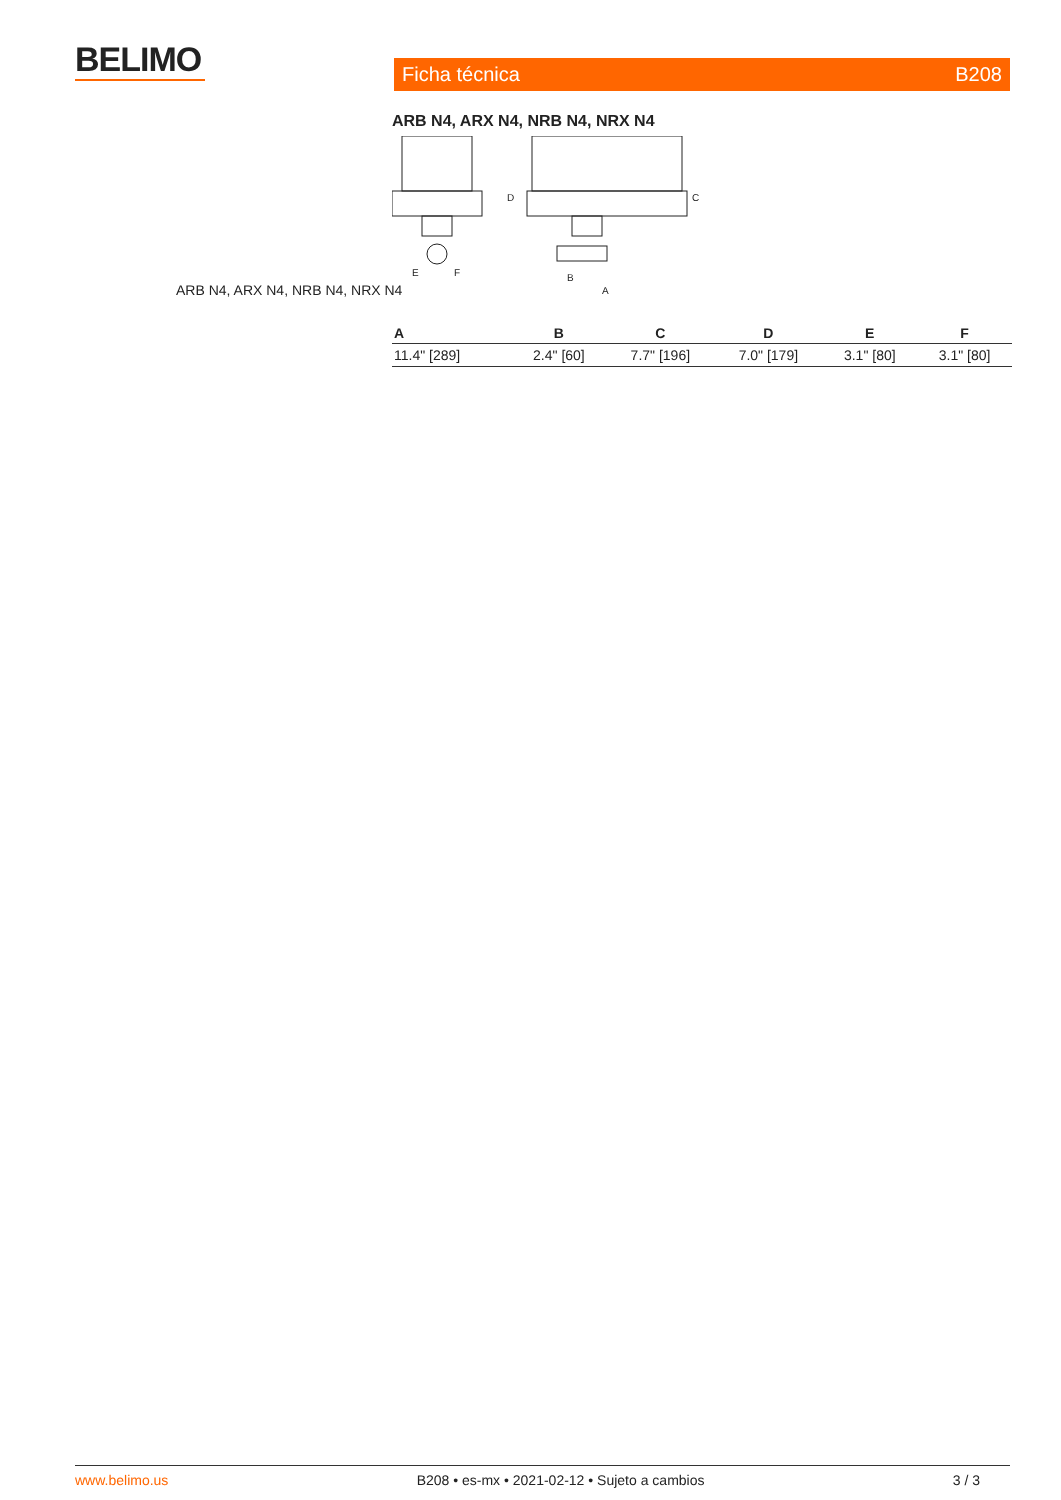BELIMO Ficha técnica B208
ARB N4, ARX N4, NRB N4, NRX N4
ARB N4, ARX N4, NRB N4, NRX N4
E
F
D
C
B
A
| A | B | C | D | E | F |
| --- | --- | --- | --- | --- | --- |
| 11.4" [289] | 2.4" [60] | 7.7" [196] | 7.0" [179] | 3.1" [80] | 3.1" [80] |
www.belimo.us B208 • es-mx • 2021-02-12 • Sujeto a cambios 3 / 3